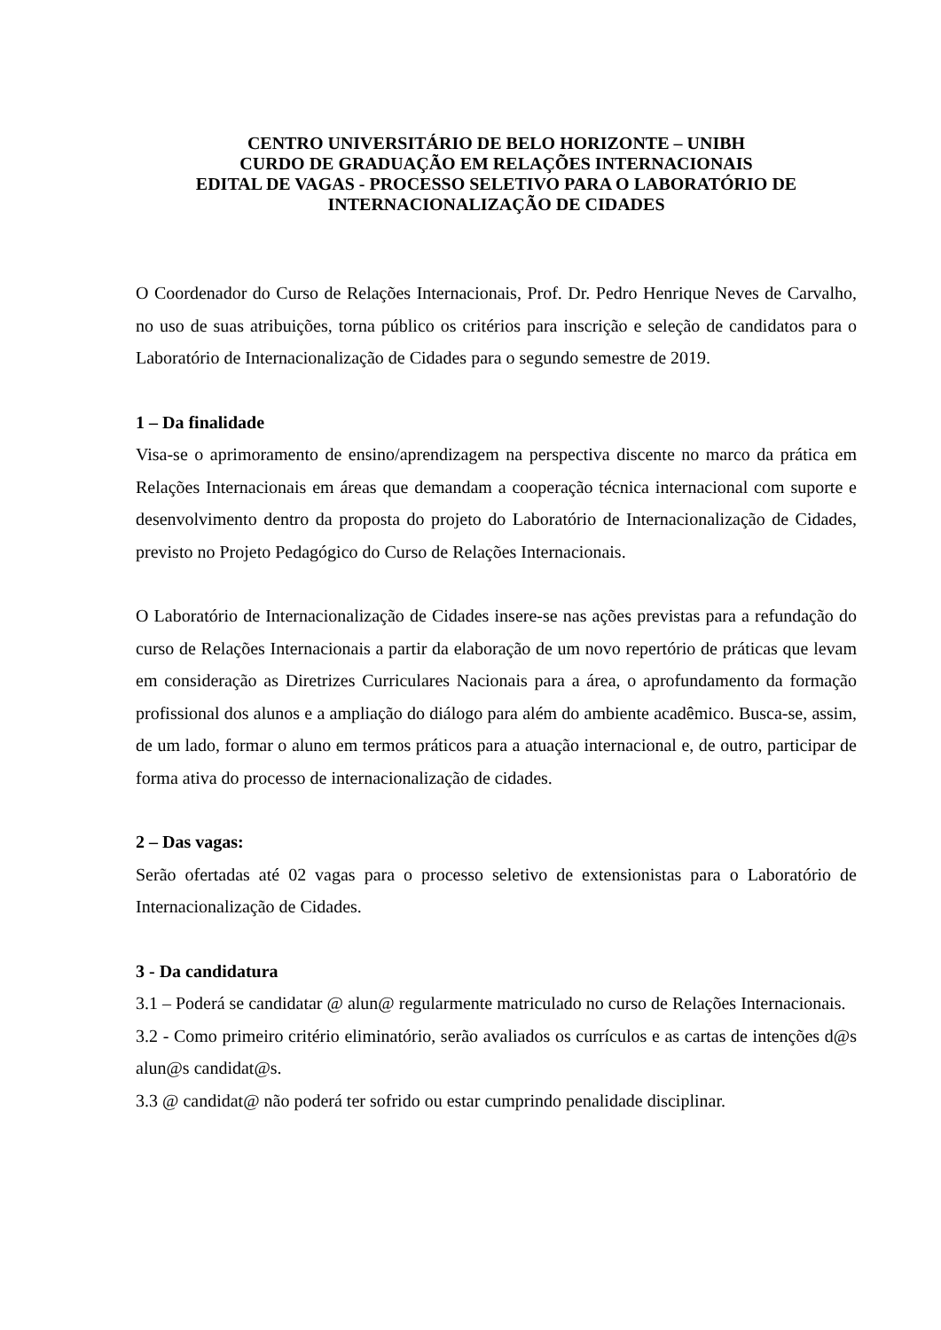CENTRO UNIVERSITÁRIO DE BELO HORIZONTE – UNIBH
CURDO DE GRADUAÇÃO EM RELAÇÕES INTERNACIONAIS
EDITAL DE VAGAS - PROCESSO SELETIVO PARA O LABORATÓRIO DE INTERNACIONALIZAÇÃO DE CIDADES
O Coordenador do Curso de Relações Internacionais, Prof. Dr. Pedro Henrique Neves de Carvalho, no uso de suas atribuições, torna público os critérios para inscrição e seleção de candidatos para o Laboratório de Internacionalização de Cidades para o segundo semestre de 2019.
1 – Da finalidade
Visa-se o aprimoramento de ensino/aprendizagem na perspectiva discente no marco da prática em Relações Internacionais em áreas que demandam a cooperação técnica internacional com suporte e desenvolvimento dentro da proposta do projeto do Laboratório de Internacionalização de Cidades, previsto no Projeto Pedagógico do Curso de Relações Internacionais.
O Laboratório de Internacionalização de Cidades insere-se nas ações previstas para a refundação do curso de Relações Internacionais a partir da elaboração de um novo repertório de práticas que levam em consideração as Diretrizes Curriculares Nacionais para a área, o aprofundamento da formação profissional dos alunos e a ampliação do diálogo para além do ambiente acadêmico. Busca-se, assim, de um lado, formar o aluno em termos práticos para a atuação internacional e, de outro, participar de forma ativa do processo de internacionalização de cidades.
2 – Das vagas:
Serão ofertadas até 02 vagas para o processo seletivo de extensionistas para o Laboratório de Internacionalização de Cidades.
3 - Da candidatura
3.1 – Poderá se candidatar @ alun@ regularmente matriculado no curso de Relações Internacionais.
3.2 - Como primeiro critério eliminatório, serão avaliados os currículos e as cartas de intenções d@s alun@s candidat@s.
3.3 @ candidat@ não poderá ter sofrido ou estar cumprindo penalidade disciplinar.